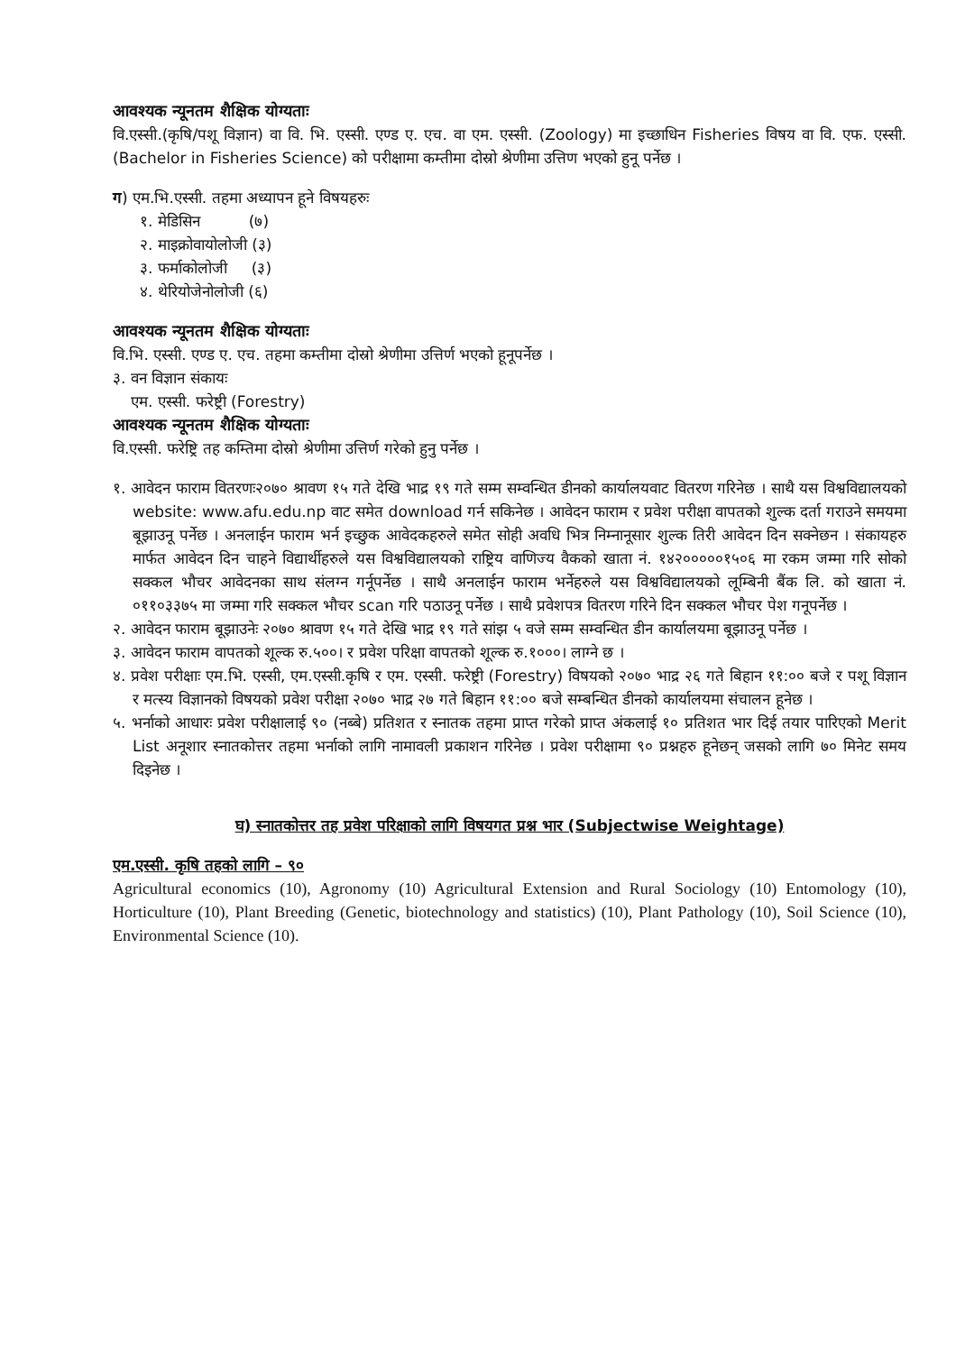आवश्यक न्यूनतम शैक्षिक योग्यताः
वि.एस्सी.(कृषि/पशू विज्ञान) वा वि. भि. एस्सी. एण्ड ए. एच. वा एम. एस्सी. (Zoology) मा इच्छाधिन Fisheries विषय वा वि. एफ. एस्सी. (Bachelor in Fisheries Science) को परीक्षामा कम्तीमा दोस्रो श्रेणीमा उत्तिण भएको हुनू पर्नेछ ।
ग) एम.भि.एस्सी. तहमा अध्यापन हूने विषयहरुः
१. मेडिसिन (७)
२. माइक्रोवायोलोजी (३)
३. फर्माकोलोजी (३)
४. थेरियोजेनोलोजी (६)
आवश्यक न्यूनतम शैक्षिक योग्यताः
वि.भि. एस्सी. एण्ड ए. एच. तहमा कम्तीमा दोस्रो श्रेणीमा उत्तिर्ण भएको हूनूपर्नेछ ।
३. वन विज्ञान संकायः
एम. एस्सी. फरेष्ट्री (Forestry)
आवश्यक न्यूनतम शैक्षिक योग्यताः
वि.एस्सी. फरेष्ट्रि तह कम्तिमा दोस्रो श्रेणीमा उत्तिर्ण गरेको हुनु पर्नेछ ।
१. आवेदन फाराम वितरणः२०७० श्रावण १५ गते देखि भाद्र १९ गते सम्म सम्वन्धित डीनको कार्यालयवाट वितरण गरिनेछ । साथै यस विश्वविद्यालयको website: www.afu.edu.np वाट समेत download गर्न सकिनेछ । आवेदन फाराम र प्रवेश परीक्षा वापतको शुल्क दर्ता गराउने समयमा बूझाउनू पर्नेछ । अनलाईन फाराम भर्न इच्छुक आवेदकहरुले समेत सोही अवधि भित्र निम्नानूसार शुल्क तिरी आवेदन दिन सक्नेछन । संकायहरु मार्फत आवेदन दिन चाहने विद्यार्थीहरुले यस विश्वविद्यालयको राष्ट्रिय वाणिज्य वैकको खाता नं. १४२०००००१५०६ मा रकम जम्मा गरि सोको सक्कल भौचर आवेदनका साथ संलग्न गर्नूपर्नेछ । साथै अनलाईन फाराम भर्नेहरुले यस विश्वविद्यालयको लूम्बिनी बैंक लि. को खाता नं. ०११०३३७५ मा जम्मा गरि सक्कल भौचर scan गरि पठाउनू पर्नेछ । साथै प्रवेशपत्र वितरण गरिने दिन सक्कल भौचर पेश गनूपर्नेछ ।
२. आवेदन फाराम बूझाउनेः २०७० श्रावण १५ गते देखि भाद्र १९ गते सांझ ५ वजे सम्म सम्वन्धित डीन कार्यालयमा बूझाउनू पर्नेछ ।
३. आवेदन फाराम वापतको शूल्क रु.५००। र प्रवेश परिक्षा वापतको शूल्क रु.१०००। लाग्ने छ ।
४. प्रवेश परीक्षाः एम.भि. एस्सी, एम.एस्सी.कृषि र एम. एस्सी. फरेष्ट्री (Forestry) विषयको २०७० भाद्र २६ गते बिहान ११:०० बजे र पशू विज्ञान र मत्स्य विज्ञानको विषयको प्रवेश परीक्षा २०७० भाद्र २७ गते बिहान ११:०० बजे सम्बन्धित डीनको कार्यालयमा संचालन हूनेछ ।
५. भर्नाको आधारः प्रवेश परीक्षालाई ९० (नब्बे) प्रतिशत र स्नातक तहमा प्राप्त गरेको प्राप्त अंकलाई १० प्रतिशत भार दिई तयार पारिएको Merit List अनूशार स्नातकोत्तर तहमा भर्नाको लागि नामावली प्रकाशन गरिनेछ । प्रवेश परीक्षामा ९० प्रश्नहरु हूनेछन् जसको लागि ७० मिनेट समय दिइनेछ ।
घ) स्नातकोत्तर तह प्रवेश परिक्षाको लागि विषयगत प्रश्न भार (Subjectwise Weightage)
एम.एस्सी. कृषि तहको लागि – ९०
Agricultural economics (10), Agronomy (10) Agricultural Extension and Rural Sociology (10) Entomology (10), Horticulture (10), Plant Breeding (Genetic, biotechnology and statistics) (10), Plant Pathology (10), Soil Science (10), Environmental Science (10).